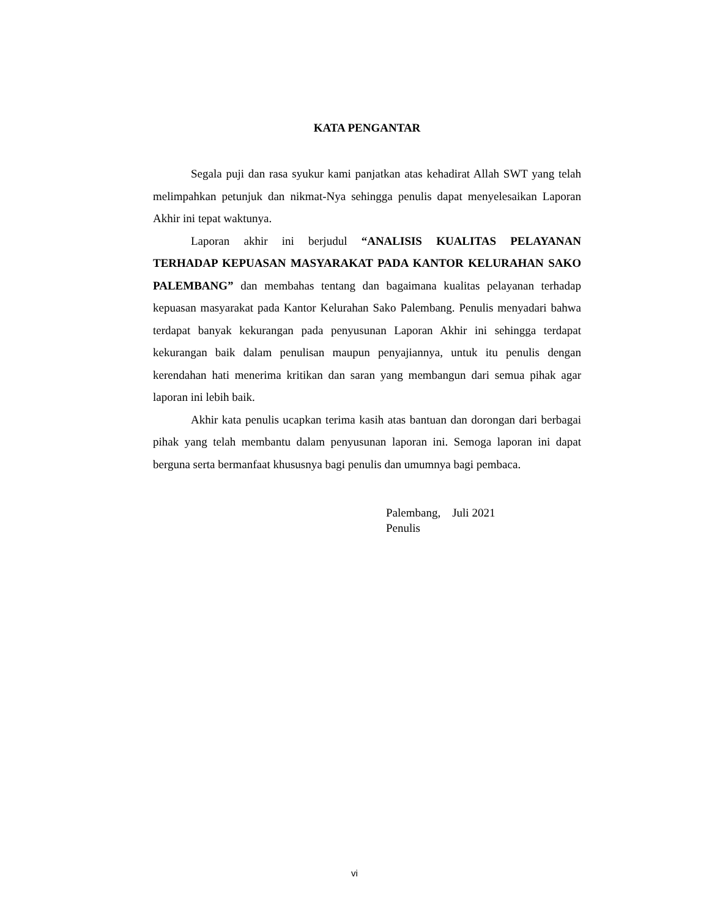KATA PENGANTAR
Segala puji dan rasa syukur kami panjatkan atas kehadirat Allah SWT yang telah melimpahkan petunjuk dan nikmat-Nya sehingga penulis dapat menyelesaikan Laporan Akhir ini tepat waktunya.
Laporan akhir ini berjudul “ANALISIS KUALITAS PELAYANAN TERHADAP KEPUASAN MASYARAKAT PADA KANTOR KELURAHAN SAKO PALEMBANG” dan membahas tentang dan bagaimana kualitas pelayanan terhadap kepuasan masyarakat pada Kantor Kelurahan Sako Palembang. Penulis menyadari bahwa terdapat banyak kekurangan pada penyusunan Laporan Akhir ini sehingga terdapat kekurangan baik dalam penulisan maupun penyajiannya, untuk itu penulis dengan kerendahan hati menerima kritikan dan saran yang membangun dari semua pihak agar laporan ini lebih baik.
Akhir kata penulis ucapkan terima kasih atas bantuan dan dorongan dari berbagai pihak yang telah membantu dalam penyusunan laporan ini. Semoga laporan ini dapat berguna serta bermanfaat khususnya bagi penulis dan umumnya bagi pembaca.
Palembang, Juli 2021
Penulis
vi